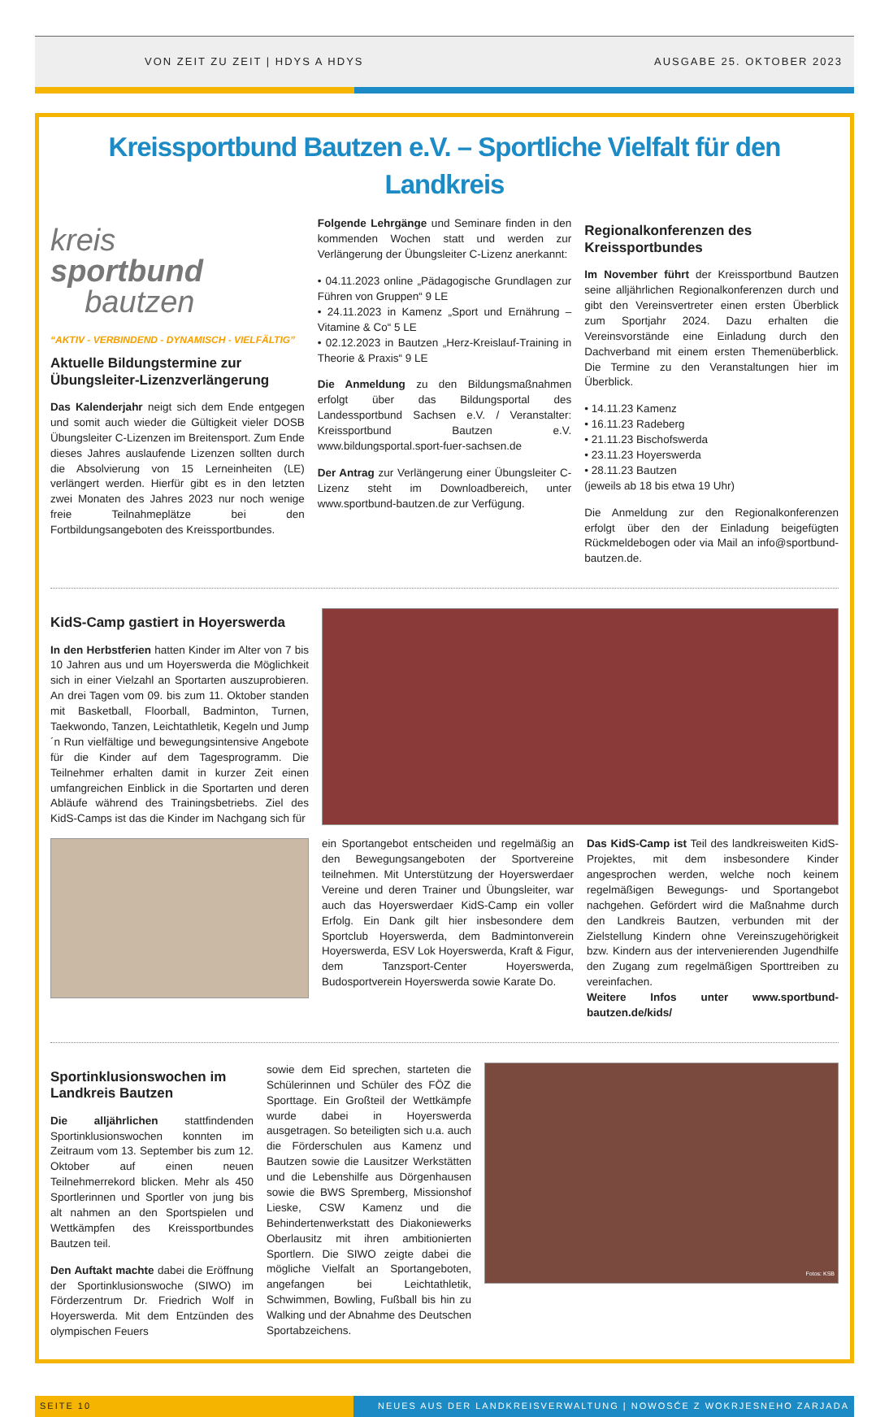VON ZEIT ZU ZEIT | HDYS A HDYS AUSGABE 25. OKTOBER 2023
Kreissportbund Bautzen e.V. – Sportliche Vielfalt für den Landkreis
kreis
sportbund
bautzen
“AKTIV - VERBINDEND - DYNAMISCH - VIELFÄLTIG”
Aktuelle Bildungstermine zur Übungsleiter-Lizenzverlängerung
Das Kalenderjahr neigt sich dem Ende entgegen und somit auch wieder die Gültigkeit vieler DOSB Übungsleiter C-Lizenzen im Breitensport. Zum Ende dieses Jahres auslaufende Lizenzen sollten durch die Absolvierung von 15 Lerneinheiten (LE) verlängert werden. Hierfür gibt es in den letzten zwei Monaten des Jahres 2023 nur noch wenige freie Teilnahmeplätze bei den Fortbildungsangeboten des Kreissportbundes.
Folgende Lehrgänge und Seminare finden in den kommenden Wochen statt und werden zur Verlängerung der Übungsleiter C-Lizenz anerkannt:
• 04.11.2023 online „Pädagogische Grundlagen zur Führen von Gruppen“ 9 LE
• 24.11.2023 in Kamenz „Sport und Ernährung – Vitamine & Co“ 5 LE
• 02.12.2023 in Bautzen „Herz-Kreislauf-Training in Theorie & Praxis“ 9 LE
Die Anmeldung zu den Bildungsmaßnahmen erfolgt über das Bildungsportal des Landessportbund Sachsen e.V. / Veranstalter: Kreissportbund Bautzen e.V. www.bildungsportal.sport-fuer-sachsen.de
Der Antrag zur Verlängerung einer Übungsleiter C-Lizenz steht im Downloadbereich, unter www.sportbund-bautzen.de zur Verfügung.
Regionalkonferenzen des Kreissportbundes
Im November führt der Kreissportbund Bautzen seine alljährlichen Regionalkonferenzen durch und gibt den Vereinsvertreter einen ersten Überblick zum Sportjahr 2024. Dazu erhalten die Vereinsvorstände eine Einladung durch den Dachverband mit einem ersten Themenüberblick. Die Termine zu den Veranstaltungen hier im Überblick.
• 14.11.23 Kamenz
• 16.11.23 Radeberg
• 21.11.23 Bischofswerda
• 23.11.23 Hoyerswerda
• 28.11.23 Bautzen
(jeweils ab 18 bis etwa 19 Uhr)
Die Anmeldung zur den Regionalkonferenzen erfolgt über den der Einladung beigefügten Rückmeldebogen oder via Mail an info@sportbund-bautzen.de.
KidS-Camp gastiert in Hoyerswerda
In den Herbstferien hatten Kinder im Alter von 7 bis 10 Jahren aus und um Hoyerswerda die Möglichkeit sich in einer Vielzahl an Sportarten auszuprobieren. An drei Tagen vom 09. bis zum 11. Oktober standen mit Basketball, Floorball, Badminton, Turnen, Taekwondo, Tanzen, Leichtathletik, Kegeln und Jump´n Run vielfältige und bewegungsintensive Angebote für die Kinder auf dem Tagesprogramm. Die Teilnehmer erhalten damit in kurzer Zeit einen umfangreichen Einblick in die Sportarten und deren Abläufe während des Trainingsbetriebs. Ziel des KidS-Camps ist das die Kinder im Nachgang sich für
ein Sportangebot entscheiden und regelmäßig an den Bewegungsangeboten der Sportvereine teilnehmen. Mit Unterstützung der Hoyerswerdaer Vereine und deren Trainer und Übungsleiter, war auch das Hoyerswerdaer KidS-Camp ein voller Erfolg. Ein Dank gilt hier insbesondere dem Sportclub Hoyerswerda, dem Badmintonverein Hoyerswerda, ESV Lok Hoyerswerda, Kraft & Figur, dem Tanzsport-Center Hoyerswerda, Budosportverein Hoyerswerda sowie Karate Do.
Das KidS-Camp ist Teil des landkreisweiten KidS-Projektes, mit dem insbesondere Kinder angesprochen werden, welche noch keinem regelmäßigen Bewegungs- und Sportangebot nachgehen. Gefördert wird die Maßnahme durch den Landkreis Bautzen, verbunden mit der Zielstellung Kindern ohne Vereinszugehörigkeit bzw. Kindern aus der intervenierenden Jugendhilfe den Zugang zum regelmäßigen Sporttreiben zu vereinfachen.
Weitere Infos unter www.sportbund-bautzen.de/kids/
Sportinklusionswochen im Landkreis Bautzen
Die alljährlichen stattfindenden Sportinklusionswochen konnten im Zeitraum vom 13. September bis zum 12. Oktober auf einen neuen Teilnehmerrekord blicken. Mehr als 450 Sportlerinnen und Sportler von jung bis alt nahmen an den Sportspielen und Wettkämpfen des Kreissportbundes Bautzen teil.
Den Auftakt machte dabei die Eröffnung der Sportinklusionswoche (SIWO) im Förderzentrum Dr. Friedrich Wolf in Hoyerswerda. Mit dem Entzünden des olympischen Feuers
sowie dem Eid sprechen, starteten die Schülerinnen und Schüler des FÖZ die Sporttage. Ein Großteil der Wettkämpfe wurde dabei in Hoyerswerda ausgetragen. So beteiligten sich u.a. auch die Förderschulen aus Kamenz und Bautzen sowie die Lausitzer Werkstätten und die Lebenshilfe aus Dörgenhausen sowie die BWS Spremberg, Missionshof Lieske, CSW Kamenz und die Behindertenwerkstatt des Diakoniewerks Oberlausitz mit ihren ambitionierten Sportlern. Die SIWO zeigte dabei die mögliche Vielfalt an Sportangeboten, angefangen bei Leichtathletik, Schwimmen, Bowling, Fußball bis hin zu Walking und der Abnahme des Deutschen Sportabzeichens.
Fotos: KSB
SEITE 10 NEUES AUS DER LANDKREISVERWALTUNG | NOWOSĆE Z WOKRJESNEHO ZARJADA